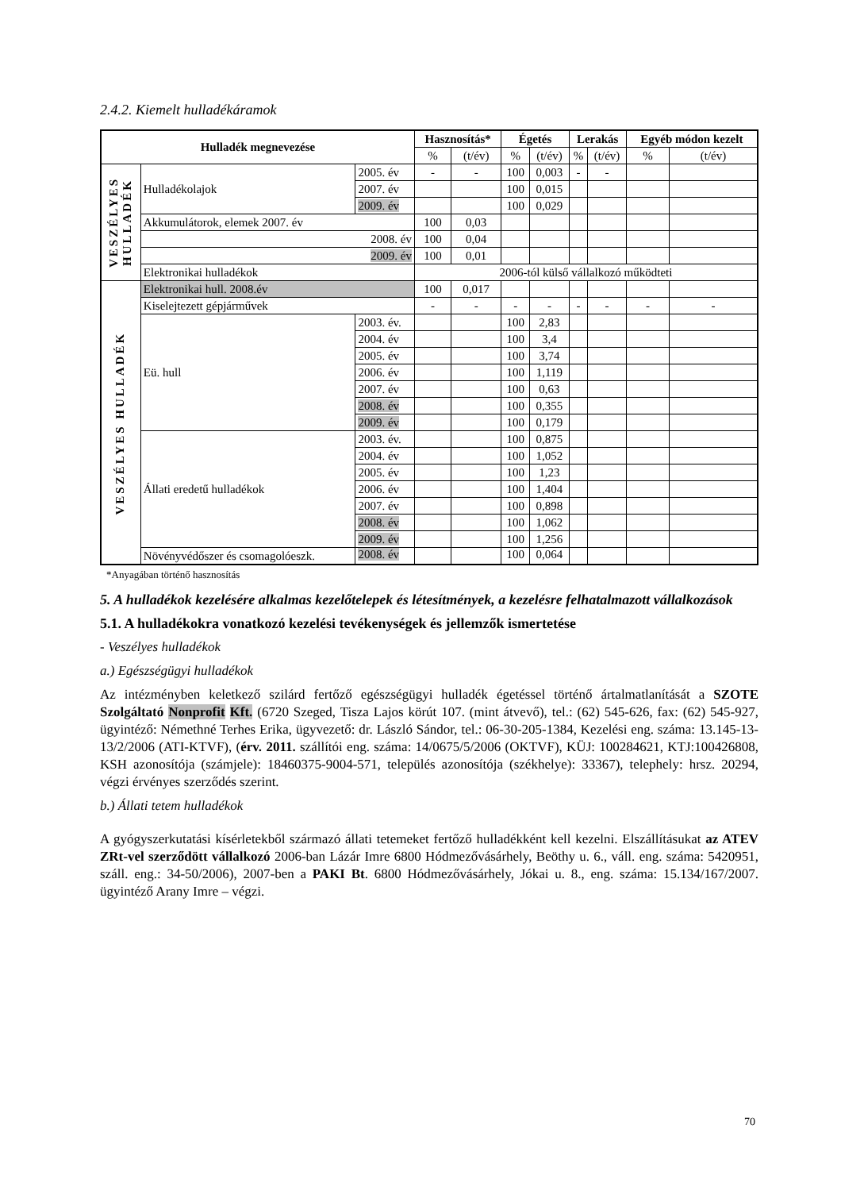2.4.2. Kiemelt hulladékáramok
| Hulladék megnevezése | | | Hasznosítás* | | Égetés | | Lerakás | | Egyéb módon kezelt | |
| --- | --- | --- | --- | --- | --- | --- | --- | --- | --- | --- |
| | | | % | (t/év) | % | (t/év) | % | (t/év) | % | (t/év) |
| VESZÉLYES HULLADÉK | Hulladékolajok | 2005. év | - | - | 100 | 0,003 | - | - | | |
| | | 2007. év | | | 100 | 0,015 | | | | |
| | | 2009. év | | | 100 | 0,029 | | | | |
| | Akkumulátorok, elemek 2007. év | | 100 | 0,03 | | | | | | |
| | 2008. év | | 100 | 0,04 | | | | | | |
| | 2009. év | | 100 | 0,01 | | | | | | |
| | Elektronikai hulladékok | | 2006-tól külső vállalkozó működteti | | | | | | | |
| VESZÉLYES HULLADÉK | Elektronikai hull. 2008.év | | 100 | 0,017 | | | | | | |
| | Kiselejtezett gépjárművek | | - | - | - | - | - | - | - | - |
| | Eü. hull | 2003. év. | | | 100 | 2,83 | | | | |
| | | 2004. év | | | 100 | 3,4 | | | | |
| | | 2005. év | | | 100 | 3,74 | | | | |
| | | 2006. év | | | 100 | 1,119 | | | | |
| | | 2007. év | | | 100 | 0,63 | | | | |
| | | 2008. év | | | 100 | 0,355 | | | | |
| | | 2009. év | | | 100 | 0,179 | | | | |
| | Állati eredetű hulladékok | 2003. év. | | | 100 | 0,875 | | | | |
| | | 2004. év | | | 100 | 1,052 | | | | |
| | | 2005. év | | | 100 | 1,23 | | | | |
| | | 2006. év | | | 100 | 1,404 | | | | |
| | | 2007. év | | | 100 | 0,898 | | | | |
| | | 2008. év | | | 100 | 1,062 | | | | |
| | | 2009. év | | | 100 | 1,256 | | | | |
| | Növényvédőszer és csomagolóeszk. | 2008. év | | | 100 | 0,064 | | | | |
*Anyagában történő hasznosítás
5. A hulladékok kezelésére alkalmas kezelőtelepek és létesítmények, a kezelésre felhatalmazott vállalkozások
5.1. A hulladékokra vonatkozó kezelési tevékenységek és jellemzők ismertetése
- Veszélyes hulladékok
a.) Egészségügyi hulladékok
Az intézményben keletkező szilárd fertőző egészségügyi hulladék égetéssel történő ártalmatlanítását a SZOTE Szolgáltató Nonprofit Kft. (6720 Szeged, Tisza Lajos körút 107. (mint átvevő), tel.: (62) 545-626, fax: (62) 545-927, ügyintéző: Némethné Terhes Erika, ügyvezető: dr. László Sándor, tel.: 06-30-205-1384, Kezelési eng. száma: 13.145-13-13/2/2006 (ATI-KTVF), (érv. 2011. szállítói eng. száma: 14/0675/5/2006 (OKTVF), KÜJ: 100284621, KTJ:100426808, KSH azonosítója (számjele): 18460375-9004-571, település azonosítója (székhelye): 33367), telephely: hrsz. 20294, végzi érvényes szerződés szerint.
b.) Állati tetem hulladékok
A gyógyszerkutatási kísérletekből származó állati tetemeket fertőző hulladékként kell kezelni. Elszállításukat az ATEV ZRt-vel szerződött vállalkozó 2006-ban Lázár Imre 6800 Hódmezővásárhely, Beöthy u. 6., váll. eng. száma: 5420951, száll. eng.: 34-50/2006), 2007-ben a PAKI Bt. 6800 Hódmezővásárhely, Jókai u. 8., eng. száma: 15.134/167/2007. ügyintéző Arany Imre – végzi.
70